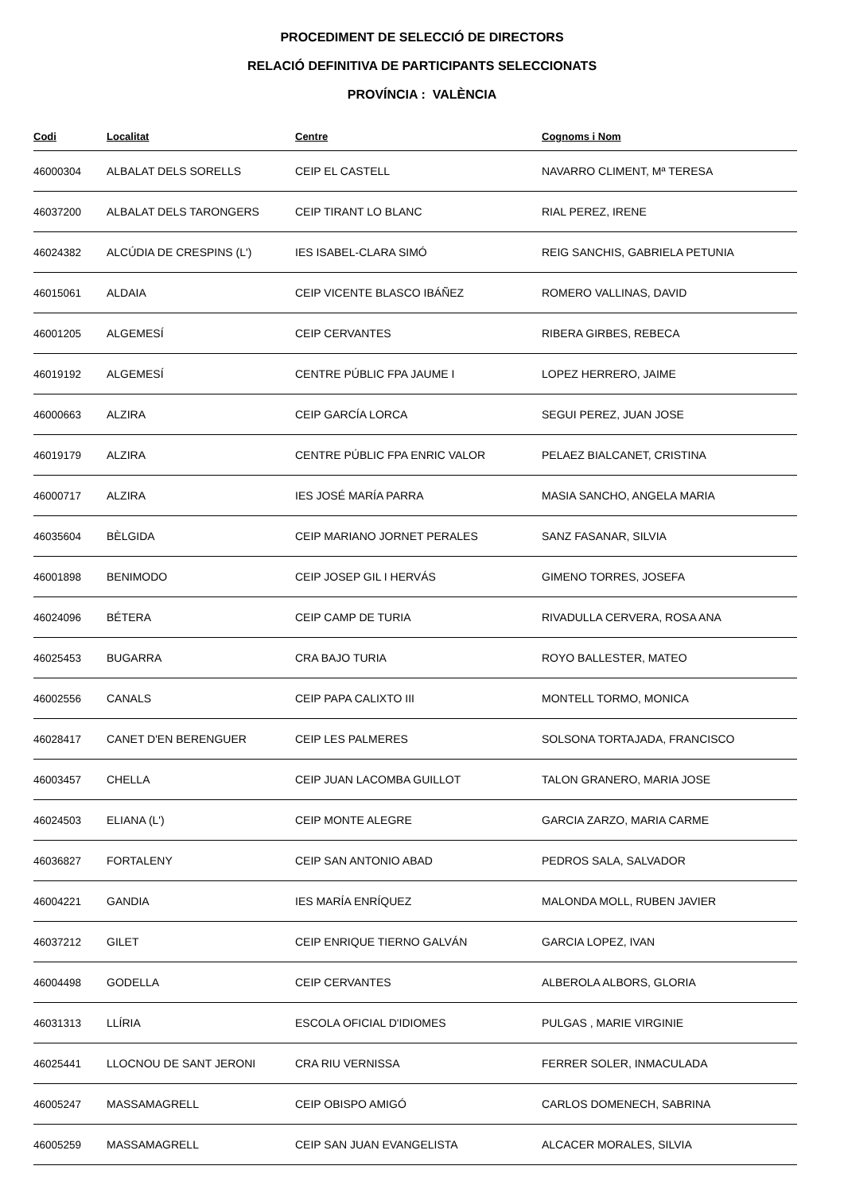PROCEDIMENT DE SELECCIÓ DE DIRECTORS
RELACIÓ DEFINITIVA DE PARTICIPANTS SELECCIONATS
PROVÍNCIA : VALÈNCIA
| Codi | Localitat | Centre | Cognoms i Nom |
| --- | --- | --- | --- |
| 46000304 | ALBALAT DELS SORELLS | CEIP EL CASTELL | NAVARRO CLIMENT, Mª TERESA |
| 46037200 | ALBALAT DELS TARONGERS | CEIP TIRANT LO BLANC | RIAL PEREZ, IRENE |
| 46024382 | ALCÚDIA DE CRESPINS (L') | IES ISABEL-CLARA SIMÓ | REIG SANCHIS, GABRIELA PETUNIA |
| 46015061 | ALDAIA | CEIP VICENTE BLASCO IBÁÑEZ | ROMERO VALLINAS, DAVID |
| 46001205 | ALGEMESÍ | CEIP CERVANTES | RIBERA GIRBES, REBECA |
| 46019192 | ALGEMESÍ | CENTRE PÚBLIC FPA JAUME I | LOPEZ HERRERO, JAIME |
| 46000663 | ALZIRA | CEIP GARCÍA LORCA | SEGUI PEREZ, JUAN JOSE |
| 46019179 | ALZIRA | CENTRE PÚBLIC FPA ENRIC VALOR | PELAEZ BIALCANET, CRISTINA |
| 46000717 | ALZIRA | IES JOSÉ MARÍA PARRA | MASIA SANCHO, ANGELA MARIA |
| 46035604 | BÈLGIDA | CEIP MARIANO JORNET PERALES | SANZ FASANAR, SILVIA |
| 46001898 | BENIMODO | CEIP JOSEP GIL I HERVÁS | GIMENO TORRES, JOSEFA |
| 46024096 | BÉTERA | CEIP CAMP DE TURIA | RIVADULLA CERVERA, ROSA ANA |
| 46025453 | BUGARRA | CRA BAJO TURIA | ROYO BALLESTER, MATEO |
| 46002556 | CANALS | CEIP PAPA CALIXTO III | MONTELL TORMO, MONICA |
| 46028417 | CANET D'EN BERENGUER | CEIP LES PALMERES | SOLSONA TORTAJADA, FRANCISCO |
| 46003457 | CHELLA | CEIP JUAN LACOMBA GUILLOT | TALON GRANERO, MARIA JOSE |
| 46024503 | ELIANA (L') | CEIP MONTE ALEGRE | GARCIA ZARZO, MARIA CARME |
| 46036827 | FORTALENY | CEIP SAN ANTONIO ABAD | PEDROS SALA, SALVADOR |
| 46004221 | GANDIA | IES MARÍA ENRÍQUEZ | MALONDA MOLL, RUBEN JAVIER |
| 46037212 | GILET | CEIP ENRIQUE TIERNO GALVÁN | GARCIA LOPEZ, IVAN |
| 46004498 | GODELLA | CEIP CERVANTES | ALBEROLA ALBORS, GLORIA |
| 46031313 | LLÍRIA | ESCOLA OFICIAL D'IDIOMES | PULGAS , MARIE VIRGINIE |
| 46025441 | LLOCNOU DE SANT JERONI | CRA RIU VERNISSA | FERRER SOLER, INMACULADA |
| 46005247 | MASSAMAGRELL | CEIP OBISPO AMIGÓ | CARLOS DOMENECH, SABRINA |
| 46005259 | MASSAMAGRELL | CEIP SAN JUAN EVANGELISTA | ALCACER MORALES, SILVIA |